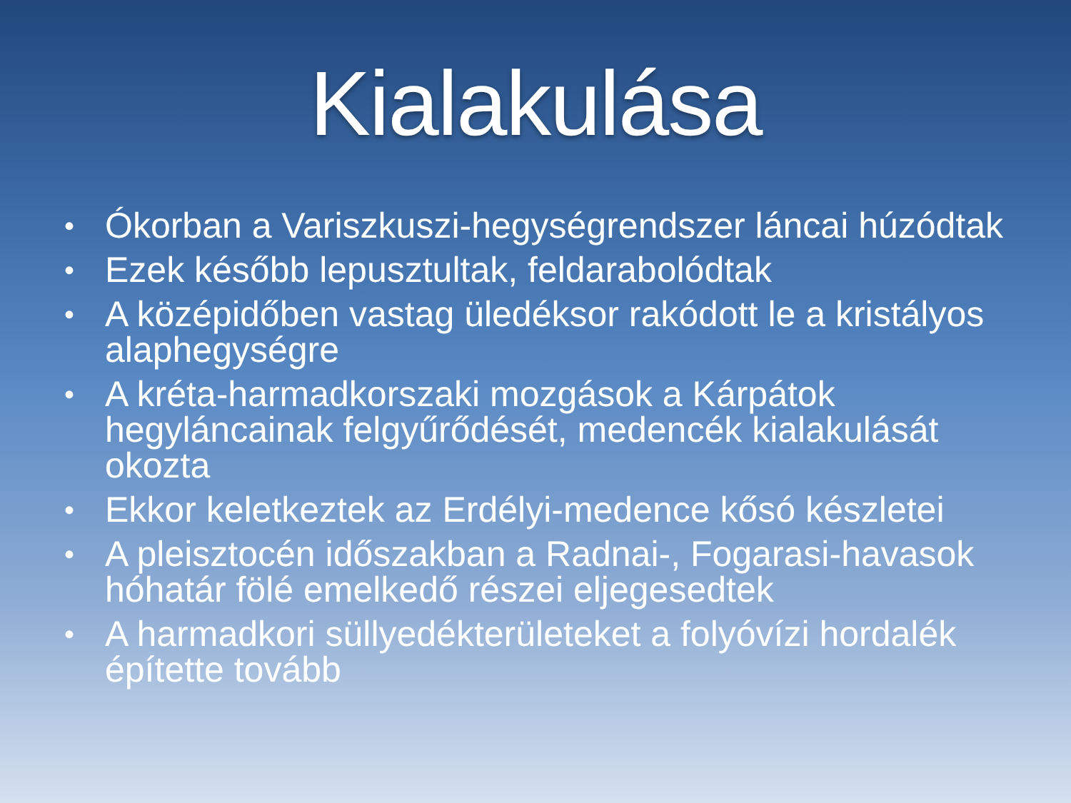Kialakulása
• Ókorban a Variszkuszi-hegységrendszer láncai húzódtak
• Ezek később lepusztultak, feldarabolódtak
• A középidőben vastag üledéksor rakódott le a kristályos alaphegységre
• A kréta-harmadkorszaki mozgások a Kárpátok hegyláncainak felgyűrődését, medencék kialakulását okozta
• Ekkor keletkeztek az Erdélyi-medence kősó készletei
• A pleisztocén időszakban a Radnai-, Fogarasi-havasok hóhatár fölé emelkedő részei eljegesedtek
• A harmadkori süllyedékterületeket a folyóvízi hordalék építette tovább